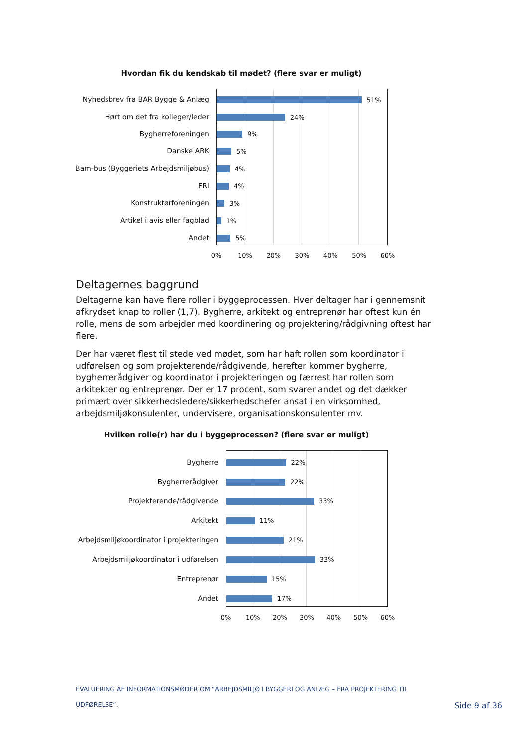Hvordan fik du kendskab til mødet? (flere svar er muligt)
Nyhedsbrev fra BAR Bygge & Anlæg
Hørt om det fra kolleger/leder
Bygherreforeningen
Danske ARK
Bam-bus (Byggeriets Arbejdsmiljøbus)
FRI
Konstruktørforeningen
Artikel i avis eller fagblad
Andet
51%
24%
9%
5%
4%
4%
3%
1%
5%
0% 10% 20% 30% 40% 50% 60%
Deltagernes baggrund
Deltagerne kan have flere roller i byggeprocessen. Hver deltager har i gennemsnit afkrydset knap to roller (1,7). Bygherre, arkitekt og entreprenør har oftest kun én rolle, mens de som arbejder med koordinering og projektering/rådgivning oftest har flere.
Der har været flest til stede ved mødet, som har haft rollen som koordinator i udførelsen og som projekterende/rådgivende, herefter kommer bygherre, bygherrerådgiver og koordinator i projekteringen og færrest har rollen som arkitekter og entreprenør. Der er 17 procent, som svarer andet og det dækker primært over sikkerhedsledere/sikkerhedschefer ansat i en virksomhed, arbejdsmiljøkonsulenter, undervisere, organisationskonsulenter mv.
Hvilken rolle(r) har du i byggeprocessen? (flere svar er muligt)
Bygherre
Bygherrerådgiver
Projekterende/rådgivende
Arkitekt
Arbejdsmiljøkoordinator i projekteringen
Arbejdsmiljøkoordinator i udførelsen
Entreprenør
Andet
22%
22%
33%
11%
21%
33%
15%
17%
0% 10% 20% 30% 40% 50% 60%
EVALUERING AF INFORMATIONSMØDER OM ”ARBEJDSMILJØ I BYGGERI OG ANLÆG – FRA PROJEKTERING TIL UDFØRELSE”.
Side 9 af 36